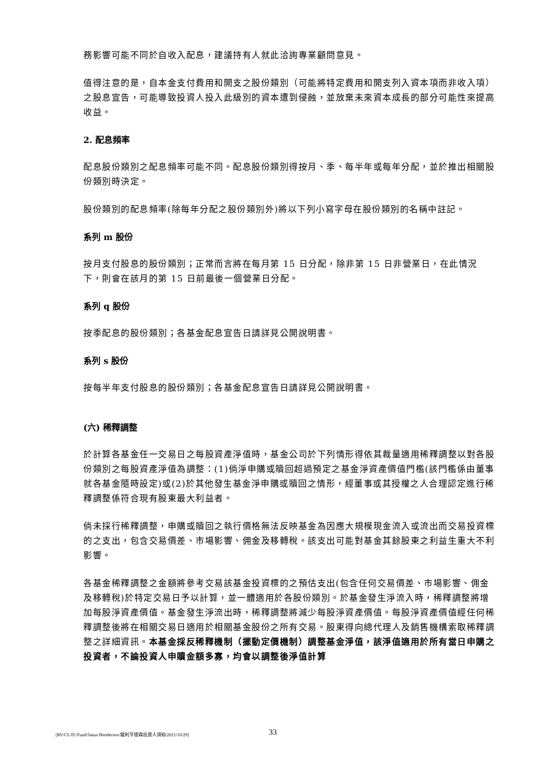務影響可能不同於自收入配息，建議持有人就此洽詢專業顧問意見。
值得注意的是，自本金支付費用和開支之股份類別（可能將特定費用和開支列入資本項而非收入項）之股息宣告，可能導致投資人投入此級別的資本遭到侵蝕，並放棄未來資本成長的部分可能性來提高收益。
2. 配息頻率
配息股份類別之配息頻率可能不同。配息股份類別得按月、季、每半年或每年分配，並於推出相關股份類別時決定。
股份類別的配息頻率(除每年分配之股份類別外)將以下列小寫字母在股份類別的名稱中註記。
系列 m 股份
按月支付股息的股份類別；正常而言將在每月第 15 日分配，除非第 15 日非營業日，在此情況下，則會在該月的第 15 日前最後一個營業日分配。
系列 q 股份
按季配息的股份類別；各基金配息宣告日請詳見公開說明書。
系列 s 股份
按每半年支付股息的股份類別；各基金配息宣告日請詳見公開說明書。
(六) 稀釋調整
於計算各基金任一交易日之每股資產淨值時，基金公司於下列情形得依其裁量適用稀釋調整以對各股份類別之每股資產淨值為調整：(1)倘淨申購或贖回超過預定之基金淨資產價值門檻(該門檻係由董事就各基金隨時設定)或(2)於其他發生基金淨申購或贖回之情形，經董事或其授權之人合理認定進行稀釋調整係符合現有股東最大利益者。
倘未採行稀釋調整，申購或贖回之執行價格無法反映基金為因應大規模現金流入或流出而交易投資標的之支出，包含交易價差、市場影響、佣金及移轉稅。該支出可能對基金其餘股東之利益生重大不利影響。
各基金稀釋調整之金額將參考交易該基金投資標的之預估支出(包含任何交易價差、市場影響、佣金及移轉稅)於特定交易日予以計算，並一體適用於各股份類別。於基金發生淨流入時，稀釋調整將增加每股淨資產價值。基金發生淨流出時，稀釋調整將減少每股淨資產價值。每股淨資產價值經任何稀釋調整後將在相關交易日適用於相關基金股份之所有交易。股東得向總代理人及銷售機構索取稀釋調整之詳細資訊。本基金採反稀釋機制（擺動定價機制）調整基金淨值，該淨值適用於所有當日申購之投資者，不論投資人申贖金額多寡，均會以調整後淨值計算
[RV/CL/D:/Fund/Janus Henderson/駿利亨德森投資人須知/2021/10/29] 33